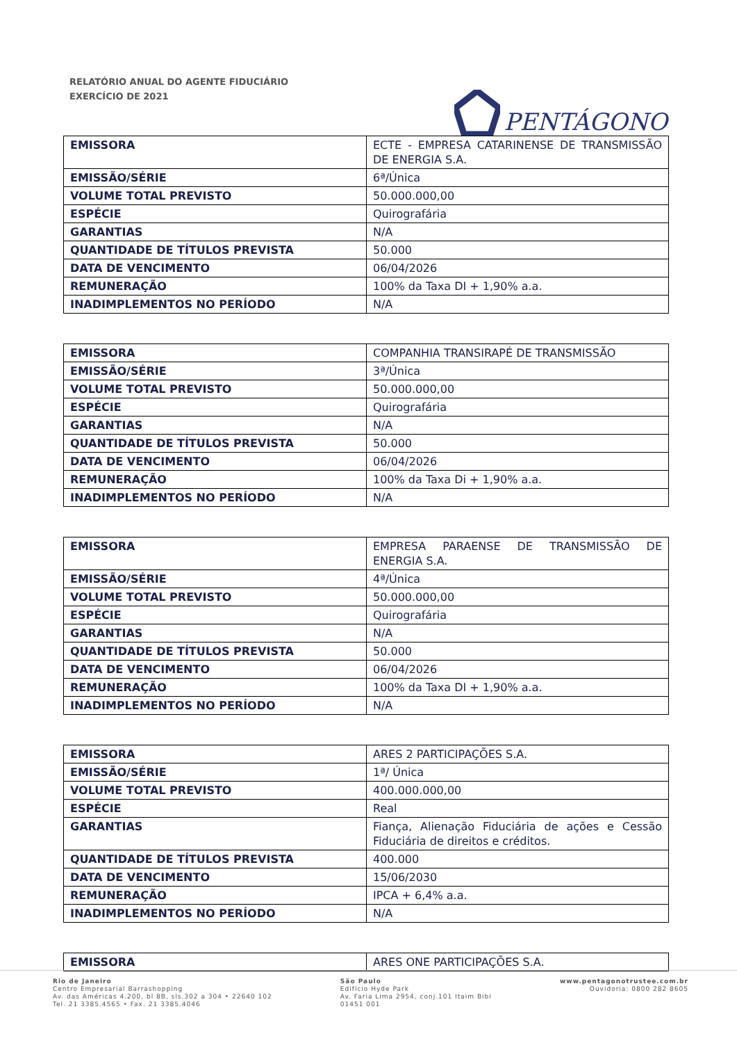RELATÓRIO ANUAL DO AGENTE FIDUCIÁRIO
EXERCÍCIO DE 2021
PENTÁGONO
| EMISSORA | ECTE - EMPRESA CATARINENSE DE TRANSMISSÃO DE ENERGIA S.A. |
| EMISSÃO/SÉRIE | 6ª/Única |
| VOLUME TOTAL PREVISTO | 50.000.000,00 |
| ESPÉCIE | Quirografária |
| GARANTIAS | N/A |
| QUANTIDADE DE TÍTULOS PREVISTA | 50.000 |
| DATA DE VENCIMENTO | 06/04/2026 |
| REMUNERAÇÃO | 100% da Taxa DI + 1,90% a.a. |
| INADIMPLEMENTOS NO PERÍODO | N/A |
| EMISSORA | COMPANHIA TRANSIRAPÉ DE TRANSMISSÃO |
| EMISSÃO/SÉRIE | 3ª/Única |
| VOLUME TOTAL PREVISTO | 50.000.000,00 |
| ESPÉCIE | Quirografária |
| GARANTIAS | N/A |
| QUANTIDADE DE TÍTULOS PREVISTA | 50.000 |
| DATA DE VENCIMENTO | 06/04/2026 |
| REMUNERAÇÃO | 100% da Taxa Di + 1,90% a.a. |
| INADIMPLEMENTOS NO PERÍODO | N/A |
| EMISSORA | EMPRESA PARAENSE DE TRANSMISSÃO DE ENERGIA S.A. |
| EMISSÃO/SÉRIE | 4ª/Única |
| VOLUME TOTAL PREVISTO | 50.000.000,00 |
| ESPÉCIE | Quirografária |
| GARANTIAS | N/A |
| QUANTIDADE DE TÍTULOS PREVISTA | 50.000 |
| DATA DE VENCIMENTO | 06/04/2026 |
| REMUNERAÇÃO | 100% da Taxa DI + 1,90% a.a. |
| INADIMPLEMENTOS NO PERÍODO | N/A |
| EMISSORA | ARES 2 PARTICIPAÇÕES S.A. |
| EMISSÃO/SÉRIE | 1ª/ Única |
| VOLUME TOTAL PREVISTO | 400.000.000,00 |
| ESPÉCIE | Real |
| GARANTIAS | Fiança, Alienação Fiduciária de ações e Cessão Fiduciária de direitos e créditos. |
| QUANTIDADE DE TÍTULOS PREVISTA | 400.000 |
| DATA DE VENCIMENTO | 15/06/2030 |
| REMUNERAÇÃO | IPCA + 6,4% a.a. |
| INADIMPLEMENTOS NO PERÍODO | N/A |
| EMISSORA | ARES ONE PARTICIPAÇÕES S.A. |
Rio de Janeiro
Centro Empresarial Barrashopping
Av. das Américas 4.200, bl 8B, sls.302 a 304 • 22640 102
Tel. 21 3385.4565 • Fax. 21 3385.4046
São Paulo
Edifício Hyde Park
Av. Faria Lima 2954, conj.101 Itaim Bibi
01451 001
www.pentagonotrustee.com.br
Ouvidoria: 0800 282 8605